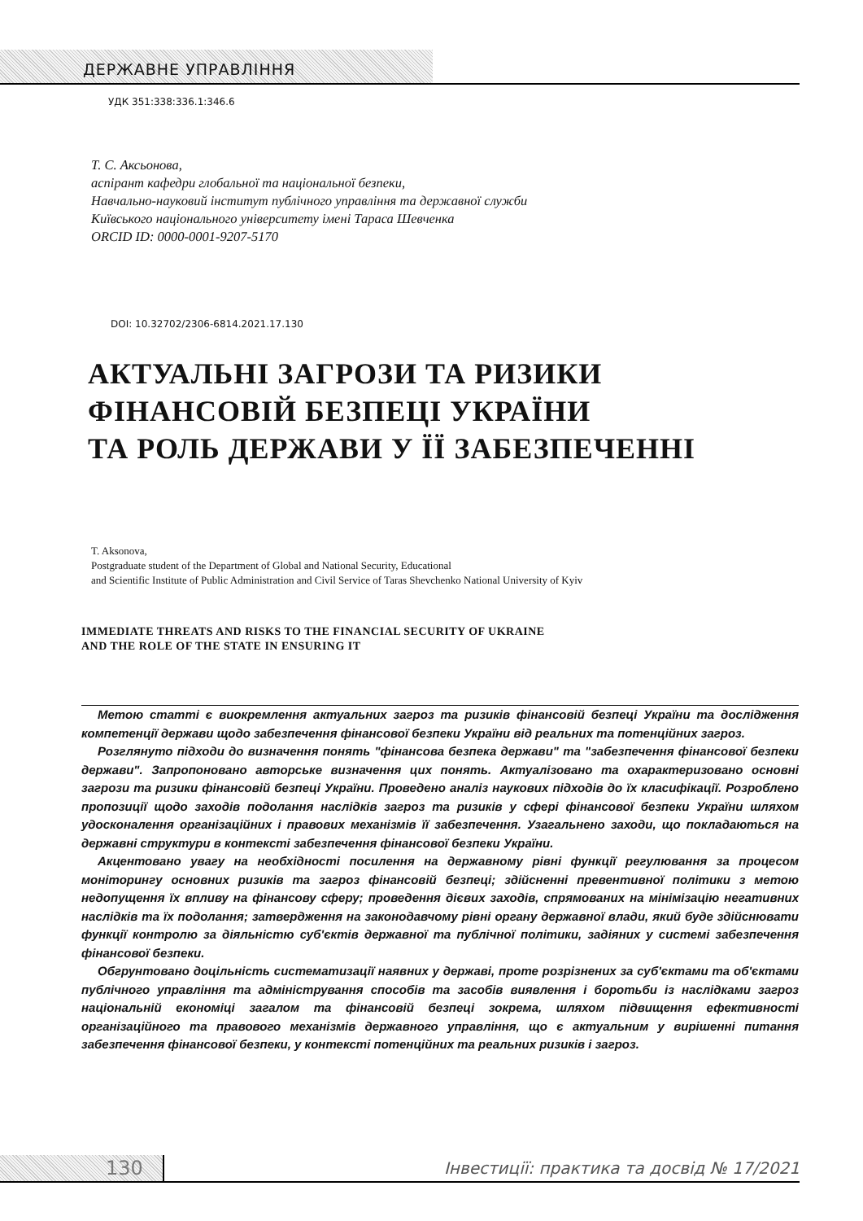ДЕРЖАВНЕ УПРАВЛІННЯ
УДК 351:338:336.1:346.6
Т. С. Аксьонова,
аспірант кафедри глобальної та національної безпеки,
Навчально-науковий інститут публічного управління та державної служби
Київського національного університету імені Тараса Шевченка
ORCID ID: 0000-0001-9207-5170
DOI: 10.32702/2306-6814.2021.17.130
АКТУАЛЬНІ ЗАГРОЗИ ТА РИЗИКИ
ФІНАНСОВІЙ БЕЗПЕЦІ УКРАЇНИ
ТА РОЛЬ ДЕРЖАВИ У ЇЇ ЗАБЕЗПЕЧЕННІ
T. Aksonova,
Postgraduate student of the Department of Global and National Security, Educational
and Scientific Institute of Public Administration and Civil Service of Taras Shevchenko National University of Kyiv
IMMEDIATE THREATS AND RISKS TO THE FINANCIAL SECURITY OF UKRAINE
AND THE ROLE OF THE STATE IN ENSURING IT
Метою статті є виокремлення актуальних загроз та ризиків фінансовій безпеці України та дослідження компетенції держави щодо забезпечення фінансової безпеки України від реальних та потенційних загроз.
Розглянуто підходи до визначення понять "фінансова безпека держави" та "забезпечення фінансової безпеки держави". Запропоновано авторське визначення цих понять. Актуалізовано та охарактеризовано основні загрози та ризики фінансовій безпеці України. Проведено аналіз наукових підходів до їх класифікації. Розроблено пропозиції щодо заходів подолання наслідків загроз та ризиків у сфері фінансової безпеки України шляхом удосконалення організаційних і правових механізмів її забезпечення. Узагальнено заходи, що покладаються на державні структури в контексті забезпечення фінансової безпеки України.
Акцентовано увагу на необхідності посилення на державному рівні функції регулювання за процесом моніторингу основних ризиків та загроз фінансовій безпеці; здійсненні превентивної політики з метою недопущення їх впливу на фінансову сферу; проведення дієвих заходів, спрямованих на мінімізацію негативних наслідків та їх подолання; затвердження на законодавчому рівні органу державної влади, який буде здійснювати функції контролю за діяльністю суб'єктів державної та публічної політики, задіяних у системі забезпечення фінансової безпеки.
Обгрунтовано доцільність систематизації наявних у державі, проте розрізнених за суб'єктами та об'єктами публічного управління та адміністрування способів та засобів виявлення і боротьби із наслідками загроз національній економіці загалом та фінансовій безпеці зокрема, шляхом підвищення ефективності організаційного та правового механізмів державного управління, що є актуальним у вирішенні питання забезпечення фінансової безпеки, у контексті потенційних та реальних ризиків і загроз.
130
Інвестиції: практика та досвід № 17/2021